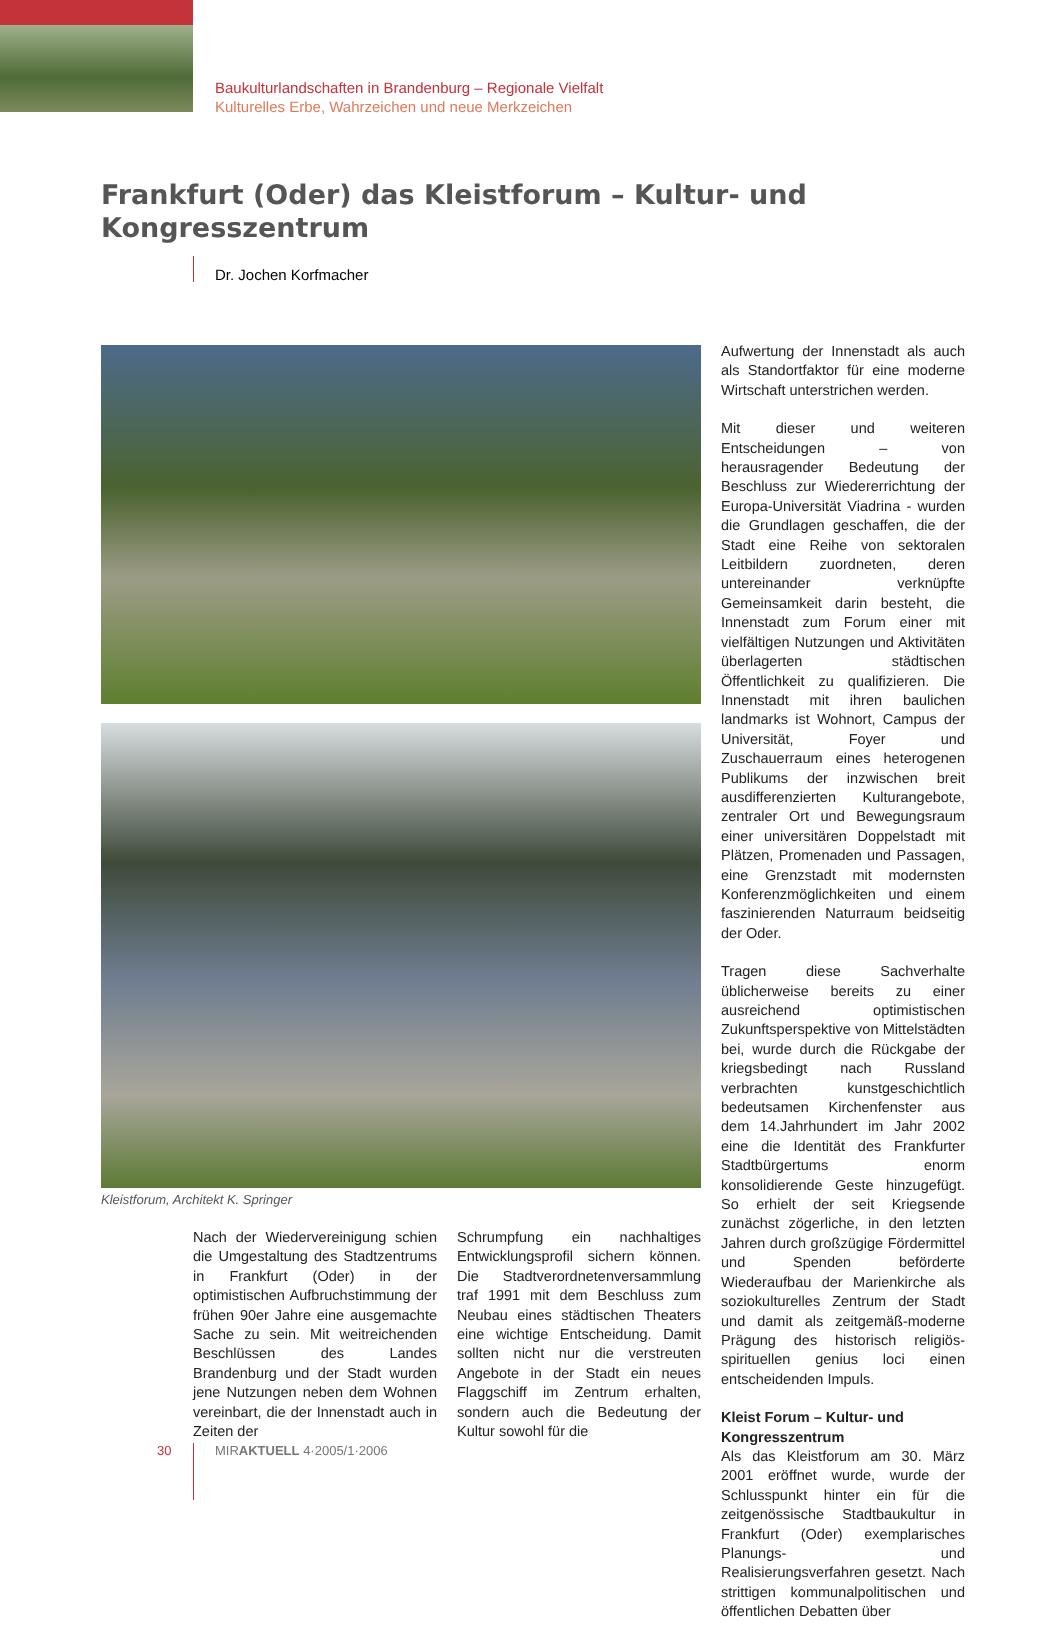Baukulturlandschaften in Brandenburg – Regionale Vielfalt
Kulturelles Erbe, Wahrzeichen und neue Merkzeichen
Frankfurt (Oder) das Kleistforum – Kultur- und Kongresszentrum
Dr. Jochen Korfmacher
Kleistforum, Architekt K. Springer
Nach der Wiedervereinigung schien die Umgestaltung des Stadtzentrums in Frankfurt (Oder) in der optimistischen Aufbruchstimmung der frühen 90er Jahre eine ausgemachte Sache zu sein. Mit weitreichenden Beschlüssen des Landes Brandenburg und der Stadt wurden jene Nutzungen neben dem Wohnen vereinbart, die der Innenstadt auch in Zeiten der
Schrumpfung ein nachhaltiges Entwicklungsprofil sichern können. Die Stadtverordnetenversammlung traf 1991 mit dem Beschluss zum Neubau eines städtischen Theaters eine wichtige Entscheidung. Damit sollten nicht nur die verstreuten Angebote in der Stadt ein neues Flaggschiff im Zentrum erhalten, sondern auch die Bedeutung der Kultur sowohl für die
Aufwertung der Innenstadt als auch als Standortfaktor für eine moderne Wirtschaft unterstrichen werden.
Mit dieser und weiteren Entscheidungen – von herausragender Bedeutung der Beschluss zur Wiedererrichtung der Europa-Universität Viadrina - wurden die Grundlagen geschaffen, die der Stadt eine Reihe von sektoralen Leitbildern zuordneten, deren untereinander verknüpfte Gemeinsamkeit darin besteht, die Innenstadt zum Forum einer mit vielfältigen Nutzungen und Aktivitäten überlagerten städtischen Öffentlichkeit zu qualifizieren. Die Innenstadt mit ihren baulichen landmarks ist Wohnort, Campus der Universität, Foyer und Zuschauerraum eines heterogenen Publikums der inzwischen breit ausdifferenzierten Kulturangebote, zentraler Ort und Bewegungsraum einer universitären Doppelstadt mit Plätzen, Promenaden und Passagen, eine Grenzstadt mit modernsten Konferenzmöglichkeiten und einem faszinierenden Naturraum beidseitig der Oder.
Tragen diese Sachverhalte üblicherweise bereits zu einer ausreichend optimistischen Zukunftsperspektive von Mittelstädten bei, wurde durch die Rückgabe der kriegsbedingt nach Russland verbrachten kunstgeschichtlich bedeutsamen Kirchenfenster aus dem 14.Jahrhundert im Jahr 2002 eine die Identität des Frankfurter Stadtbürgertums enorm konsolidierende Geste hinzugefügt. So erhielt der seit Kriegsende zunächst zögerliche, in den letzten Jahren durch großzügige Fördermittel und Spenden beförderte Wiederaufbau der Marienkirche als soziokulturelles Zentrum der Stadt und damit als zeitgemäß-moderne Prägung des historisch religiös-spirituellen genius loci einen entscheidenden Impuls.
Kleist Forum – Kultur- und Kongresszentrum
Als das Kleistforum am 30. März 2001 eröffnet wurde, wurde der Schlusspunkt hinter ein für die zeitgenössische Stadtbaukultur in Frankfurt (Oder) exemplarisches Planungs- und Realisierungsverfahren gesetzt. Nach strittigen kommunalpolitischen und öffentlichen Debatten über
30 MIRAKTUELL 4·2005/1·2006